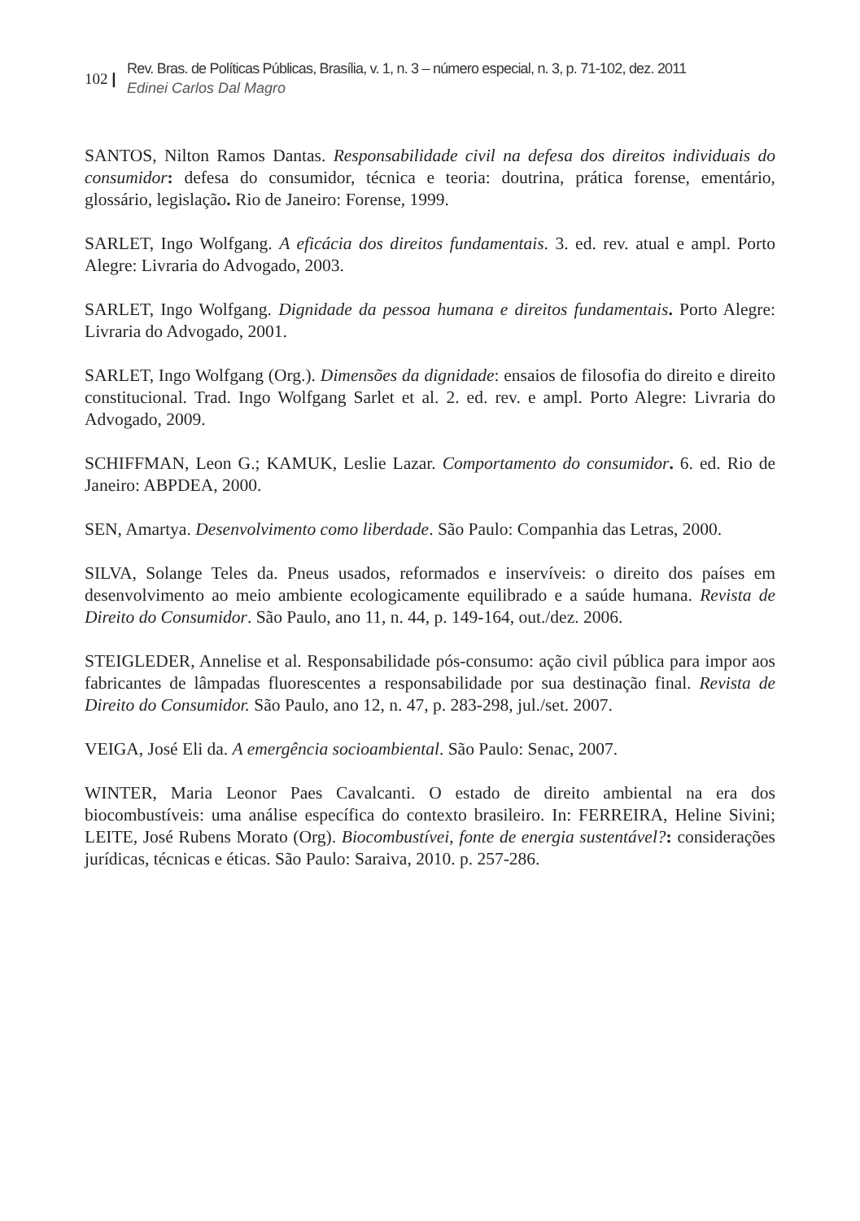102 |
Rev. Bras. de Políticas Públicas, Brasília, v. 1, n. 3 – número especial, n. 3, p. 71-102, dez. 2011
Edinei Carlos Dal Magro
SANTOS, Nilton Ramos Dantas. Responsabilidade civil na defesa dos direitos individuais do consumidor: defesa do consumidor, técnica e teoria: doutrina, prática forense, ementário, glossário, legislação. Rio de Janeiro: Forense, 1999.
SARLET, Ingo Wolfgang. A eficácia dos direitos fundamentais. 3. ed. rev. atual e ampl. Porto Alegre: Livraria do Advogado, 2003.
SARLET, Ingo Wolfgang. Dignidade da pessoa humana e direitos fundamentais. Porto Alegre: Livraria do Advogado, 2001.
SARLET, Ingo Wolfgang (Org.). Dimensões da dignidade: ensaios de filosofia do direito e direito constitucional. Trad. Ingo Wolfgang Sarlet et al. 2. ed. rev. e ampl. Porto Alegre: Livraria do Advogado, 2009.
SCHIFFMAN, Leon G.; KAMUK, Leslie Lazar. Comportamento do consumidor. 6. ed. Rio de Janeiro: ABPDEA, 2000.
SEN, Amartya. Desenvolvimento como liberdade. São Paulo: Companhia das Letras, 2000.
SILVA, Solange Teles da. Pneus usados, reformados e inservíveis: o direito dos países em desenvolvimento ao meio ambiente ecologicamente equilibrado e a saúde humana. Revista de Direito do Consumidor. São Paulo, ano 11, n. 44, p. 149-164, out./dez. 2006.
STEIGLEDER, Annelise et al. Responsabilidade pós-consumo: ação civil pública para impor aos fabricantes de lâmpadas fluorescentes a responsabilidade por sua destinação final. Revista de Direito do Consumidor. São Paulo, ano 12, n. 47, p. 283-298, jul./set. 2007.
VEIGA, José Eli da. A emergência socioambiental. São Paulo: Senac, 2007.
WINTER, Maria Leonor Paes Cavalcanti. O estado de direito ambiental na era dos biocombustíveis: uma análise específica do contexto brasileiro. In: FERREIRA, Heline Sivini; LEITE, José Rubens Morato (Org). Biocombustívei, fonte de energia sustentável?: considerações jurídicas, técnicas e éticas. São Paulo: Saraiva, 2010. p. 257-286.